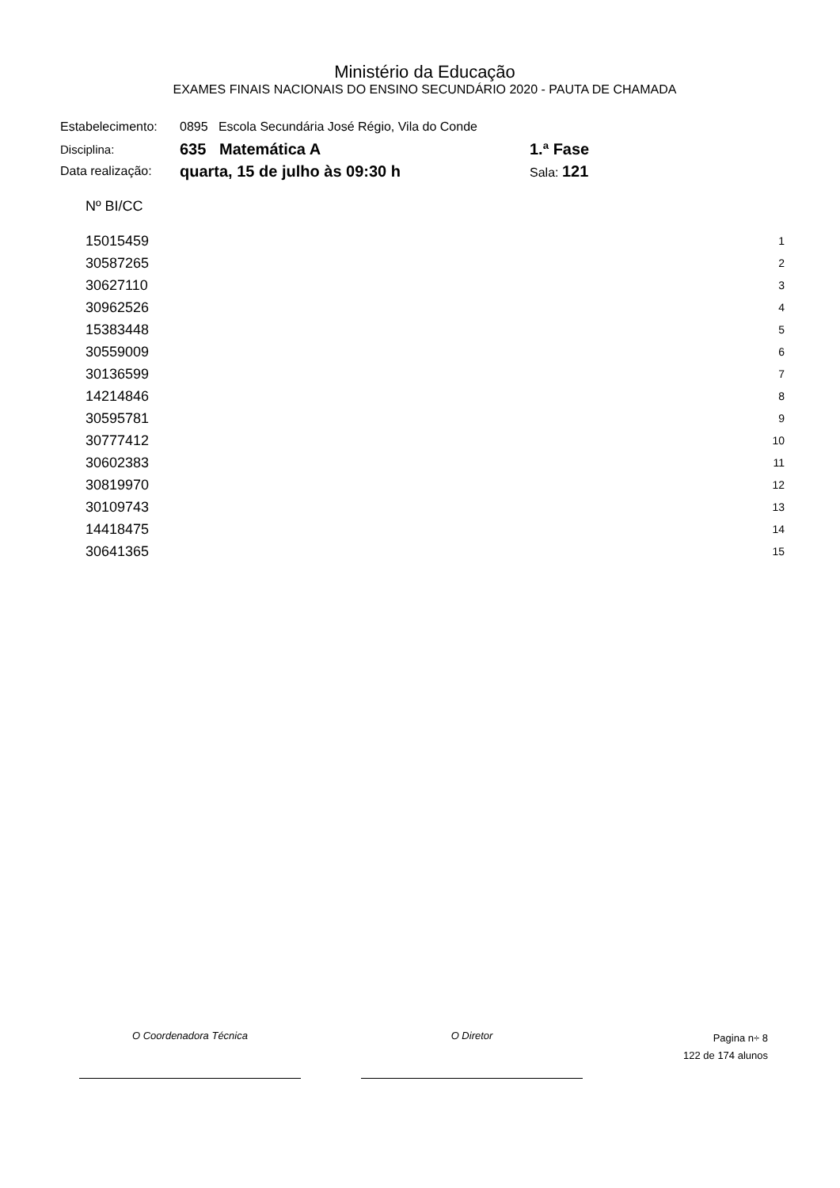Ministério da Educação
EXAMES FINAIS NACIONAIS DO ENSINO SECUNDÁRIO 2020 - PAUTA DE CHAMADA
| Estabelecimento: | 0895 Escola Secundária José Régio, Vila do Conde | |
| Disciplina: | 635 Matemática A | 1.ª Fase |
| Data realização: | quarta, 15 de julho às 09:30 h | Sala: 121 |
| Nº BI/CC | |
| --- | --- |
| 15015459 | 1 |
| 30587265 | 2 |
| 30627110 | 3 |
| 30962526 | 4 |
| 15383448 | 5 |
| 30559009 | 6 |
| 30136599 | 7 |
| 14214846 | 8 |
| 30595781 | 9 |
| 30777412 | 10 |
| 30602383 | 11 |
| 30819970 | 12 |
| 30109743 | 13 |
| 14418475 | 14 |
| 30641365 | 15 |
O Coordenadora Técnica O Diretor
Pagina n÷ 8
122 de 174 alunos